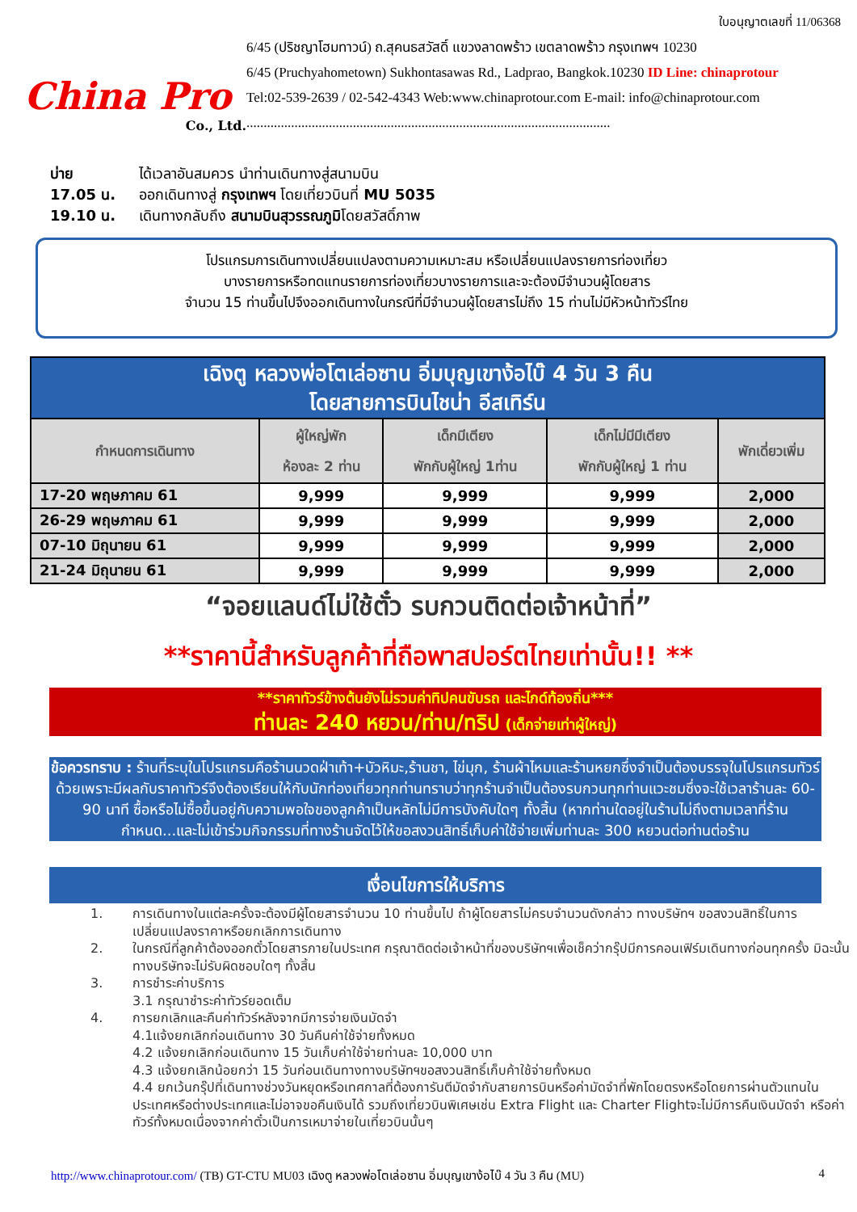China Pro
Co., Ltd.
ใบอนุญาตเลขที่ 11/06368
6/45 (ปริชญาโฮมทาวน์) ถ.สุคนธสวัสดิ์ แขวงลาดพร้าว เขตลาดพร้าว กรุงเทพฯ 10230
6/45 (Pruchyahometown) Sukhontasawas Rd., Ladprao, Bangkok.10230 ID Line: chinaprotour
Tel:02-539-2639 / 02-542-4343 Web:www.chinaprotour.com E-mail: info@chinaprotour.com
..........................................................................................................
บ่าย ได้เวลาอันสมควร นำท่านเดินทางสู่สนามบิน
17.05 น. ออกเดินทางสู่ กรุงเทพฯ โดยเที่ยวบินที่ MU 5035
19.10 น. เดินทางกลับถึง สนามบินสุวรรณภูมิโดยสวัสดิ์ภาพ
โปรแกรมการเดินทางเปลี่ยนแปลงตามความเหมาะสม หรือเปลี่ยนแปลงรายการท่องเที่ยว
บางรายการหรือทดแทนรายการท่องเที่ยวบางรายการและจะต้องมีจำนวนผู้โดยสาร
จำนวน 15 ท่านขึ้นไปจึงออกเดินทางในกรณีที่มีจำนวนผู้โดยสารไม่ถึง 15 ท่านไม่มีหัวหน้าทัวร์ไทย
| เฉิงตู หลวงพ่อโตเล่อซาน อิ่มบุญเขาง้อไบ๊ 4 วัน 3 คืน โดยสายการบินไชน่า อีสเทิร์น | | | | |
| --- | --- | --- | --- | --- |
| กำหนดการเดินทาง | ผู้ใหญ่พัก ห้องละ 2 ท่าน | เด็กมีเตียง พักกับผู้ใหญ่ 1ท่าน | เด็กไม่มีมีเตียง พักกับผู้ใหญ่ 1 ท่าน | พักเดี่ยวเพิ่ม |
| 17-20 พฤษภาคม 61 | 9,999 | 9,999 | 9,999 | 2,000 |
| 26-29 พฤษภาคม 61 | 9,999 | 9,999 | 9,999 | 2,000 |
| 07-10 มิถุนายน 61 | 9,999 | 9,999 | 9,999 | 2,000 |
| 21-24 มิถุนายน 61 | 9,999 | 9,999 | 9,999 | 2,000 |
“จอยแลนด์ไม่ใช้ตั๋ว รบกวนติดต่อเจ้าหน้าที่”
**ราคานี้สำหรับลูกค้าที่ถือพาสปอร์ตไทยเท่านั้น!! **
**ราคาทัวร์ข้างต้นยังไม่รวมค่าทิปคนขับรถ และไกด์ท้องถิ่น***
ท่านละ 240 หยวน/ท่าน/ทริป (เด็กจ่ายเท่าผู้ใหญ่)
ข้อควรทราบ : ร้านที่ระบุในโปรแกรมคือร้านนวดฝ่าเท้า+บัวหิมะ,ร้านชา, ไข่มุก, ร้านผ้าไหมและร้านหยกซึ่งจำเป็นต้องบรรจุในโปรแกรมทัวร์ด้วยเพราะมีผลกับราคาทัวร์จึงต้องเรียนให้กับนักท่องเที่ยวทุกท่านทราบว่าทุกร้านจำเป็นต้องรบกวนทุกท่านแวะชมซึ่งจะใช้เวลาร้านละ 60-90 นาที ซื้อหรือไม่ซื้อขึ้นอยู่กับความพอใจของลูกค้าเป็นหลักไม่มีการบังคับใดๆ ทั้งสิ้น (หากท่านใดอยู่ในร้านไม่ถึงตามเวลาที่ร้านกำหนด...และไม่เข้าร่วมกิจกรรมที่ทางร้านจัดไว้ให้ขอสงวนสิทธิ์เก็บค่าใช้จ่ายเพิ่มท่านละ 300 หยวนต่อท่านต่อร้าน
เงื่อนไขการให้บริการ
1. การเดินทางในแต่ละครั้งจะต้องมีผู้โดยสารจำนวน 10 ท่านขึ้นไป ถ้าผู้โดยสารไม่ครบจำนวนดังกล่าว ทางบริษัทฯ ขอสงวนสิทธิ์ในการเปลี่ยนแปลงราคาหรือยกเลิกการเดินทาง
2. ในกรณีที่ลูกค้าต้องออกตั๋วโดยสารภายในประเทศ กรุณาติดต่อเจ้าหน้าที่ของบริษัทฯเพื่อเช็คว่ากรุ๊ปมีการคอนเฟิร์มเดินทางก่อนทุกครั้ง มิฉะนั้นทางบริษัทจะไม่รับผิดชอบใดๆ ทั้งสิ้น
3. การชำระค่าบริการ
3.1 กรุณาชำระค่าทัวร์ยอดเต็ม
4. การยกเลิกและคืนค่าทัวร์หลังจากมีการจ่ายเงินมัดจำ
4.1แจ้งยกเลิกก่อนเดินทาง 30 วันคืนค่าใช้จ่ายทั้งหมด
4.2 แจ้งยกเลิกก่อนเดินทาง 15 วันเก็บค่าใช้จ่ายท่านละ 10,000 บาท
4.3 แจ้งยกเลิกน้อยกว่า 15 วันก่อนเดินทางทางบริษัทฯขอสงวนสิทธิ์เก็บค้าใช้จ่ายทั้งหมด
4.4 ยกเว้นกรุ๊ปที่เดินทางช่วงวันหยุดหรือเทศกาลที่ต้องการันตีมัดจำกับสายการบินหรือค่ามัดจำที่พักโดยตรงหรือโดยการผ่านตัวแทนในประเทศหรือต่างประเทศและไม่อาจขอคืนเงินได้ รวมถึงเที่ยวบินพิเศษเช่น Extra Flight และ Charter Flightจะไม่มีการคืนเงินมัดจำ หรือค่าทัวร์ทั้งหมดเนื่องจากค่าตั๋วเป็นการเหมาจ่ายในเที่ยวบินนั้นๆ
http://www.chinaprotour.com/ (TB) GT-CTU MU03 เฉิงตู หลวงพ่อโตเล่อซาน อิ่มบุญเขาง้อไบ๊ 4 วัน 3 คืน (MU)
4